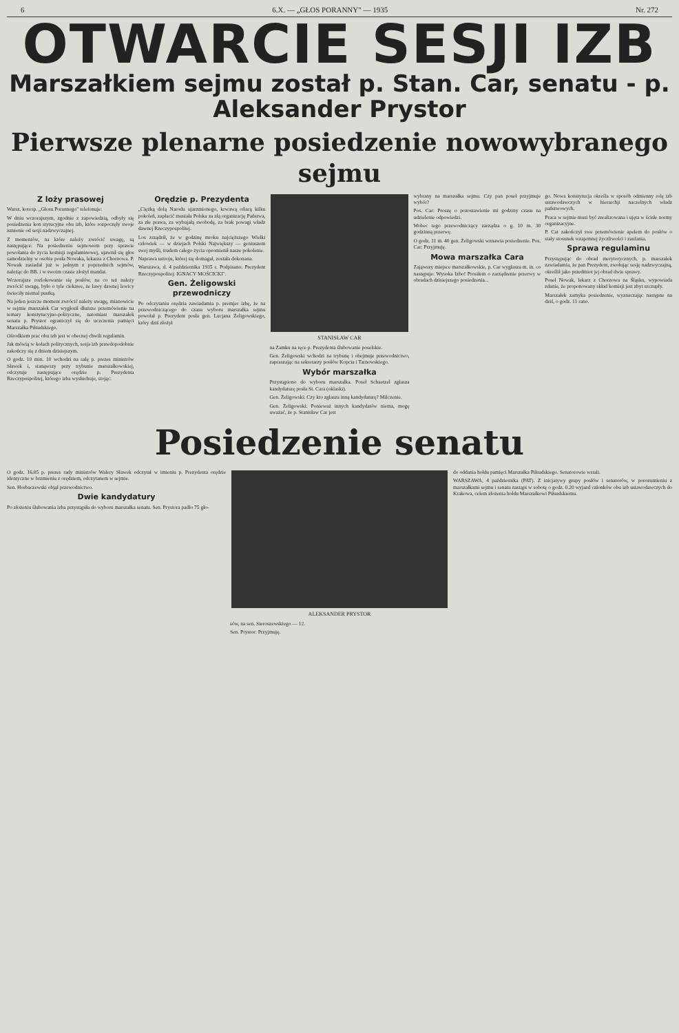6 6.X. — „GŁOS PORANNY" — 1935 Nr. 272
OTWARCIE SESJI IZB
Marszałkiem sejmu został p. Stan. Car, senatu - p. Aleksander Prystor
Pierwsze plenarne posiedzenie nowowybranego sejmu
Z loży prasowej
Warsz. koresp. „Głosu Porannego" telefonuje:
W dniu wczorajszym, zgodnie z zapowiedzią, odbyły się posiedzenia kon stytucyjne obu izb, które rozpoczęły swoje istnienie od sesji nadzwyczajnej.
Z momentów, na które należy zwrócić uwagę, są następujące: Na posiedzeniu sejmowem przy sprawie powołania do życia komisji regulaminowej, ujawnił się głos samodzielny w osobie posła Nowaka, lekarza z Chorzowa. P. Nowak zasiadał już w jednym z poprzednich sejmów, należąc do BB. i w swoim czasie złożył mandat.
Wczorajsze rozlokowanie się posłów, na co też należy zwrócić uwagę, było o tyle ciekawe, że ławy dawnej lewicy świeciły niemal pustką.
Na jeden jeszcze moment zwrócić należy uwagę, mianowicie w sejmie marszałek Car wygłosił dłuższe przemówienie na tematy konstytucyjno-polityczne, natomiast marszałek senatu p. Prystor ograniczył się do uczczenia pamięci Marszałka Piłsudskiego.
Ośrodkiem prac obu izb jest w obecnej chwili regulamin.
Jak mówią w kołach politycznych, sesja izb prawdopodobnie zakończy się z dniem dzisiejszym.
O godz. 10 min. 10 wchodzi na salę p. prezes ministrów Sławek i, stanąwszy przy trybunie marszałkowskiej, odczytuje następujące orędzie p. Prezydenta Rzeczypospolitej, którego izba wysłuchuje, stojąc:
Orędzie p. Prezydenta
„Ciężką dolą Narodu ujarzmionego, krwawą ofiarą kilku pokoleń, zapłacić musiała Polska za złą organizację Państwa, za złe prawa, za wybujałą swobodę, za brak powagi władz dawnej Rzeczypospolitej.
Los zrządził, że w godzinę mroku najcięższego Wielki człowiek — w dziejach Polski Największy — geniuszem swej myśli, trudem całego życia opromienił nasze pokolenie.
Naprawa ustroju, której się domagał, została dokonana.
Warszawa, d. 4 października 1935 r. Podpisano: Prezydent Rzeczypospolitej: IGNACY MOŚCICKI".
Gen. Żeligowski przewodniczy
Po odczytaniu orędzia zawiadamia p. premjer izbę, że na przewodniczącego do czasu wyboru marszałka sejmu powołał p. Prezydent posła gen. Lucjana Żeligowskiego, który dziś złożył
STANISŁAW CAR
na Zamku na ręce p. Prezydenta ślubowanie poselskie.
Gen. Żeligowski wchodzi na trybunę i obejmuje przewodnictwo, zapraszając na sekretarzy posłów Kopcia i Tarnowskiego.
Wybór marszałka
Przystąpiono do wyboru marszałka. Poseł Schaetzel zgłasza kandydaturę posła St. Cara (oklaski).
Gen. Żeligowski: Czy kto zgłasza inną kandydaturę? Milczenie.
Gen. Żeligowski: Ponieważ innych kandydatów niema, mogę uważać, że p. Stanisław Car jest
wybrany na marszałka sejmu. Czy pan poseł przyjmuje wybór?
Pos. Car: Proszę o pozostawienie mi godziny czasu na udzielenie odpowiedzi.
Wobec tego przewodniczący zarządza o g. 10 m. 30 godzinną przerwę.
O godz. 11 m. 40 gen. Żeligowski wznawia posiedzenie. Pos. Car: Przyjmuję.
Mowa marszałka Cara
Zająwszy miejsce marszałkowskie, p. Car wygłasza m. in. co następuje: Wysoka Izbo! Prosiłem o zarządzenie przerwy w obradach dzisiejszego posiedzenia...
go. Nowa konstytucja określa w sposób odmienny rolę izb ustawodawczych w hierarchji naczelnych władz państwowych.
Praca w sejmie musi być zrealizowana i ujęta w ścisłe normy organizacyjne.
P. Car zakończył swe przemówienie apelem do posłów o stały stosunek wzajemnej życzliwości i zaufania.
Sprawa regulaminu
Przystępując do obrad merytorycznych, p. marszałek zawiadamia, że pan Prezydent, zwołując sesję nadzwyczajną, określił jako przedmiot jej obrad dwie sprawy.
Poseł Nowak, lekarz z Chorzowa na Śląsku, wypowiada zdanie, że proponowany skład komisji jest zbyt szczupły.
Marszałek zamyka posiedzenie, wyznaczając następne na dziś, o godz. 11 rano.
Posiedzenie senatu
O godz. 16.05 p. prezes rady ministrów Walery Sławek odczytał w imieniu p. Prezydenta orędzie identyczne w brzmieniu z orędziem, odczytanem w sejmie.
Sen. Horbaczewski objął przewodnictwo.
Dwie kandydatury
Po złożeniu ślubowania izba przystąpiła do wyboru marszałka senatu. Sen. Prystora padło 75 gło-
ALEKSANDER PRYSTOR
sów, na sen. Sieroszewskiego — 12.
Sen. Prystor: Przyjmuję.
do oddania hołdu pamięci Marszałka Piłsudskiego. Senatorowie wstali.
WARSZAWA, 4 października (PAT). Z inicjatywy grupy posłów i senatorów, w porozumieniu z marszałkami sejmu i senatu nastąpi w sobotę o godz. 0.20 wyjazd członków obu izb ustawodawczych do Krakowa, celem złożenia hołdu Marszałkowi Piłsudskiemu.